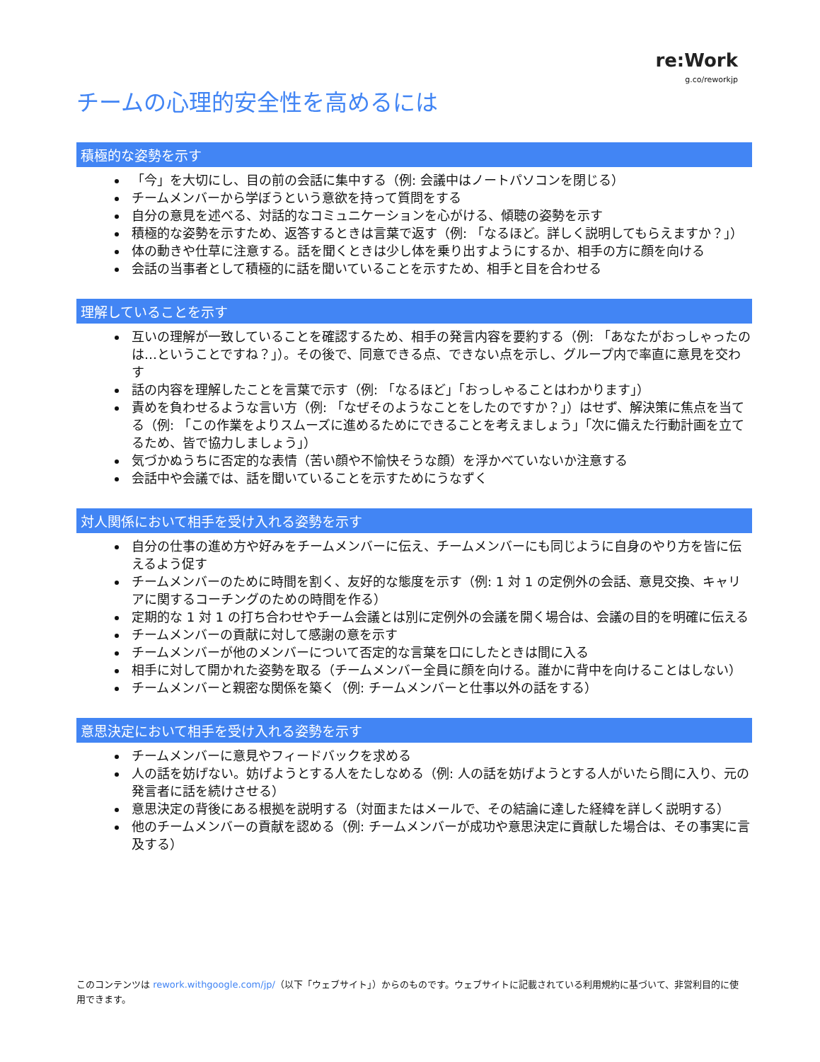re:Work
g.co/reworkjp
チームの心理的安全性を高めるには
積極的な姿勢を示す
「今」を大切にし、目の前の会話に集中する（例: 会議中はノートパソコンを閉じる）
チームメンバーから学ぼうという意欲を持って質問をする
自分の意見を述べる、対話的なコミュニケーションを心がける、傾聴の姿勢を示す
積極的な姿勢を示すため、返答するときは言葉で返す（例: 「なるほど。詳しく説明してもらえますか？」）
体の動きや仕草に注意する。話を聞くときは少し体を乗り出すようにするか、相手の方に顔を向ける
会話の当事者として積極的に話を聞いていることを示すため、相手と目を合わせる
理解していることを示す
互いの理解が一致していることを確認するため、相手の発言内容を要約する（例: 「あなたがおっしゃったのは…ということですね？」）。その後で、同意できる点、できない点を示し、グループ内で率直に意見を交わす
話の内容を理解したことを言葉で示す（例: 「なるほど」「おっしゃることはわかります」）
責めを負わせるような言い方（例: 「なぜそのようなことをしたのですか？」）はせず、解決策に焦点を当てる（例: 「この作業をよりスムーズに進めるためにできることを考えましょう」「次に備えた行動計画を立てるため、皆で協力しましょう」）
気づかぬうちに否定的な表情（苦い顔や不愉快そうな顔）を浮かべていないか注意する
会話中や会議では、話を聞いていることを示すためにうなずく
対人関係において相手を受け入れる姿勢を示す
自分の仕事の進め方や好みをチームメンバーに伝え、チームメンバーにも同じように自身のやり方を皆に伝えるよう促す
チームメンバーのために時間を割く、友好的な態度を示す（例: 1 対 1 の定例外の会話、意見交換、キャリアに関するコーチングのための時間を作る）
定期的な 1 対 1 の打ち合わせやチーム会議とは別に定例外の会議を開く場合は、会議の目的を明確に伝える
チームメンバーの貢献に対して感謝の意を示す
チームメンバーが他のメンバーについて否定的な言葉を口にしたときは間に入る
相手に対して開かれた姿勢を取る（チームメンバー全員に顔を向ける。誰かに背中を向けることはしない）
チームメンバーと親密な関係を築く（例: チームメンバーと仕事以外の話をする）
意思決定において相手を受け入れる姿勢を示す
チームメンバーに意見やフィードバックを求める
人の話を妨げない。妨げようとする人をたしなめる（例: 人の話を妨げようとする人がいたら間に入り、元の発言者に話を続けさせる）
意思決定の背後にある根拠を説明する（対面またはメールで、その結論に達した経緯を詳しく説明する）
他のチームメンバーの貢献を認める（例: チームメンバーが成功や意思決定に貢献した場合は、その事実に言及する）
このコンテンツは rework.withgoogle.com/jp/（以下「ウェブサイト」）からのものです。ウェブサイトに記載されている利用規約に基づいて、非営利目的に使用できます。